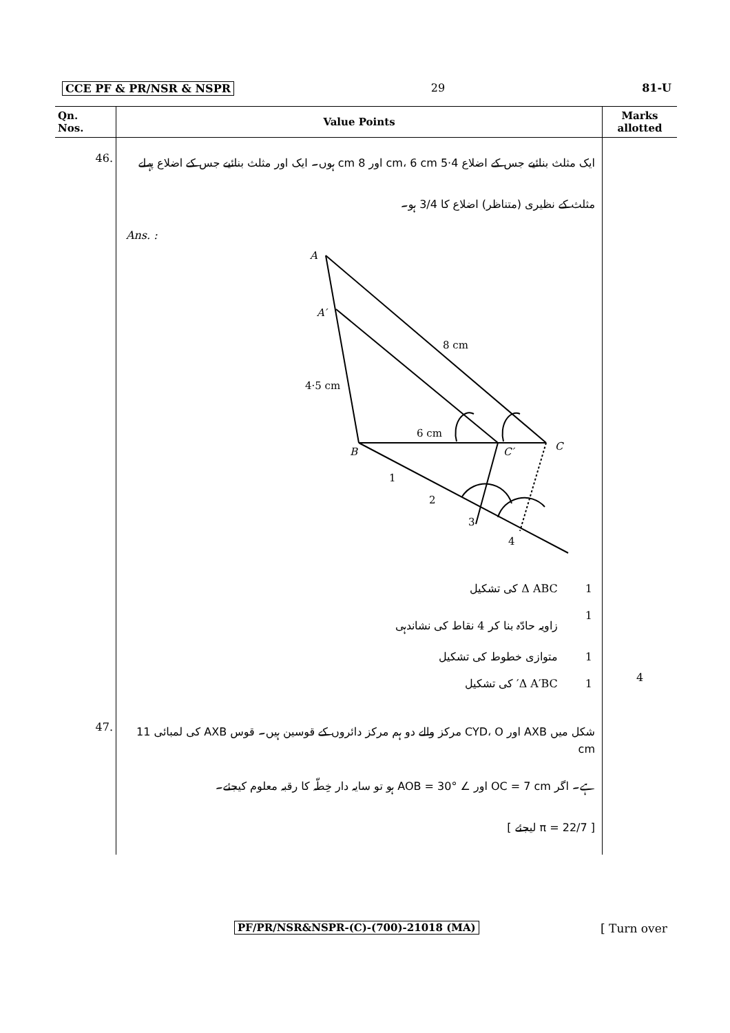CCE PF & PR/NSR & NSPR 29 81-U
| Qn. Nos. | Value Points | Marks allotted |
| --- | --- | --- |
| 46. | ایک مثلث بنائیے جس کے اضلاع 4·5 cm، 6 cm اور 8 cm ہوں۔ ایک اور مثلث بنائیے جس کے اضلاع پہلے مثلث کے نظیری (متناظر) اضلاع کا 3/4 ہو۔ Ans. : A A′ 8 cm 4·5 cm 6 cm B C′ C 1 2 3 4 Δ ABC کی تشکیل 1 زاویہ حادّہ بنا کر 4 نقاط کی نشاندہی 1 متوازی خطوط کی تشکیل 1 Δ A′BC′ کی تشکیل 1 | 4 |
| 47. | شکل میں AXB اور CYD، O مرکز والے دو ہم مرکز دائروں کے قوسین ہیں۔ قوس AXB کی لمبائی 11 cm ہے۔ اگر OC = 7 cm اور ∠ AOB = 30° ہو تو سایہ دار خِطّہ کا رقبہ معلوم کیجئے۔ [ π = 22/7 لیجئے ] | |
PF/PR/NSR&NSPR-(C)-(700)-21018 (MA)
[ Turn over